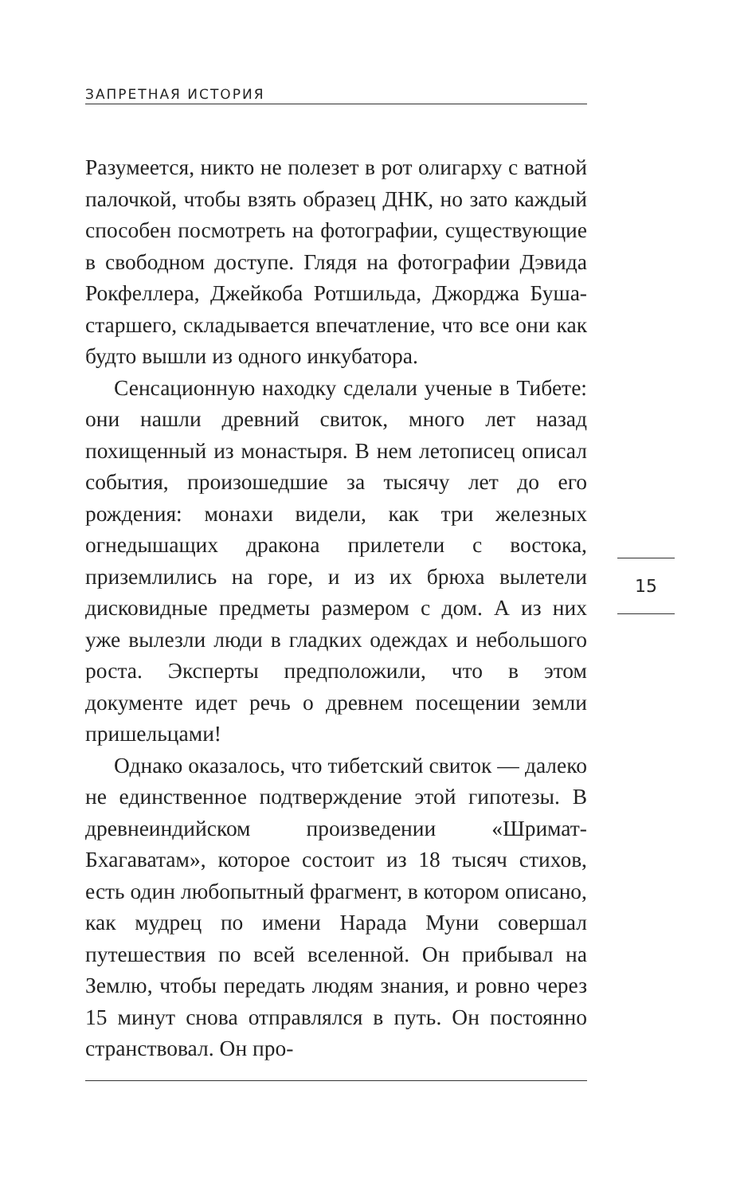ЗАПРЕТНАЯ ИСТОРИЯ
Разумеется, никто не полезет в рот олигарху с ватной палочкой, чтобы взять образец ДНК, но зато каждый способен посмотреть на фотографии, существующие в свободном доступе. Глядя на фотографии Дэвида Рокфеллера, Джейкоба Ротшильда, Джорджа Буша-старшего, складывается впечатление, что все они как будто вышли из одного инкубатора.
Сенсационную находку сделали ученые в Тибете: они нашли древний свиток, много лет назад похищенный из монастыря. В нем летописец описал события, произошедшие за тысячу лет до его рождения: монахи видели, как три железных огнедышащих дракона прилетели с востока, приземлились на горе, и из их брюха вылетели дисковидные предметы размером с дом. А из них уже вылезли люди в гладких одеждах и небольшого роста. Эксперты предположили, что в этом документе идет речь о древнем посещении земли пришельцами!
Однако оказалось, что тибетский свиток — далеко не единственное подтверждение этой гипотезы. В древнеиндийском произведении «Шримат-Бхагаватам», которое состоит из 18 тысяч стихов, есть один любопытный фрагмент, в котором описано, как мудрец по имени Нарада Муни совершал путешествия по всей вселенной. Он прибывал на Землю, чтобы передать людям знания, и ровно через 15 минут снова отправлялся в путь. Он постоянно странствовал. Он про-
15